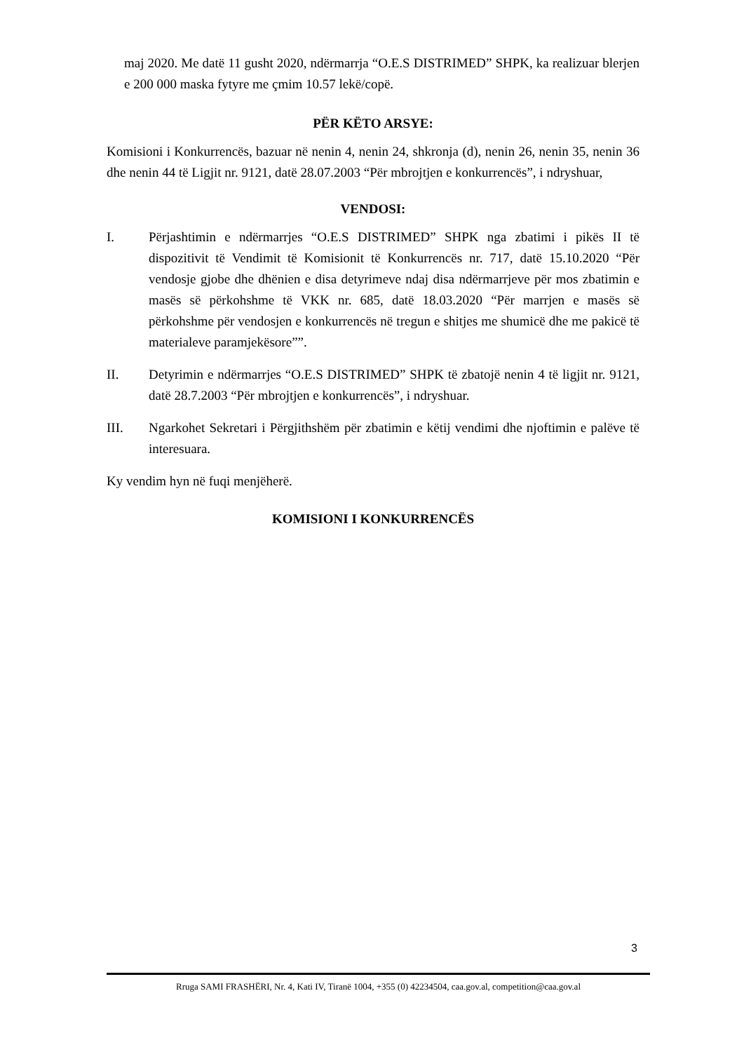maj 2020. Me datë 11 gusht 2020, ndërmarrja “O.E.S DISTRIMED” SHPK, ka realizuar blerjen e 200 000 maska fytyre me çmim 10.57 lekë/copë.
PËR KËTO ARSYE:
Komisioni i Konkurrencës, bazuar në nenin 4, nenin 24, shkronja (d), nenin 26, nenin 35, nenin 36 dhe nenin 44 të Ligjit nr. 9121, datë 28.07.2003 “Për mbrojtjen e konkurrencës”, i ndryshuar,
VENDOSI:
I. Përjashtimin e ndërmarrjes “O.E.S DISTRIMED” SHPK nga zbatimi i pikës II të dispozitivit të Vendimit të Komisionit të Konkurrencës nr. 717, datë 15.10.2020 “Për vendosje gjobe dhe dhënien e disa detyrimeve ndaj disa ndërmarrjeve për mos zbatimin e masës së përkohshme të VKK nr. 685, datë 18.03.2020 “Për marrjen e masës së përkohshme për vendosjen e konkurrencës në tregun e shitjes me shumicë dhe me pakicë të materialeve paramjekësore””.
II. Detyrimin e ndërmarrjes “O.E.S DISTRIMED” SHPK të zbatojë nenin 4 të ligjit nr. 9121, datë 28.7.2003 “Për mbrojtjen e konkurrencës”, i ndryshuar.
III. Ngarkohet Sekretari i Përgjithshëm për zbatimin e këtij vendimi dhe njoftimin e palëve të interesuara.
Ky vendim hyn në fuqi menjëherë.
KOMISIONI I KONKURRENCËS
3
Rruga SAMI FRASHËRI, Nr. 4, Kati IV, Tiranë 1004, +355 (0) 42234504, caa.gov.al, competition@caa.gov.al